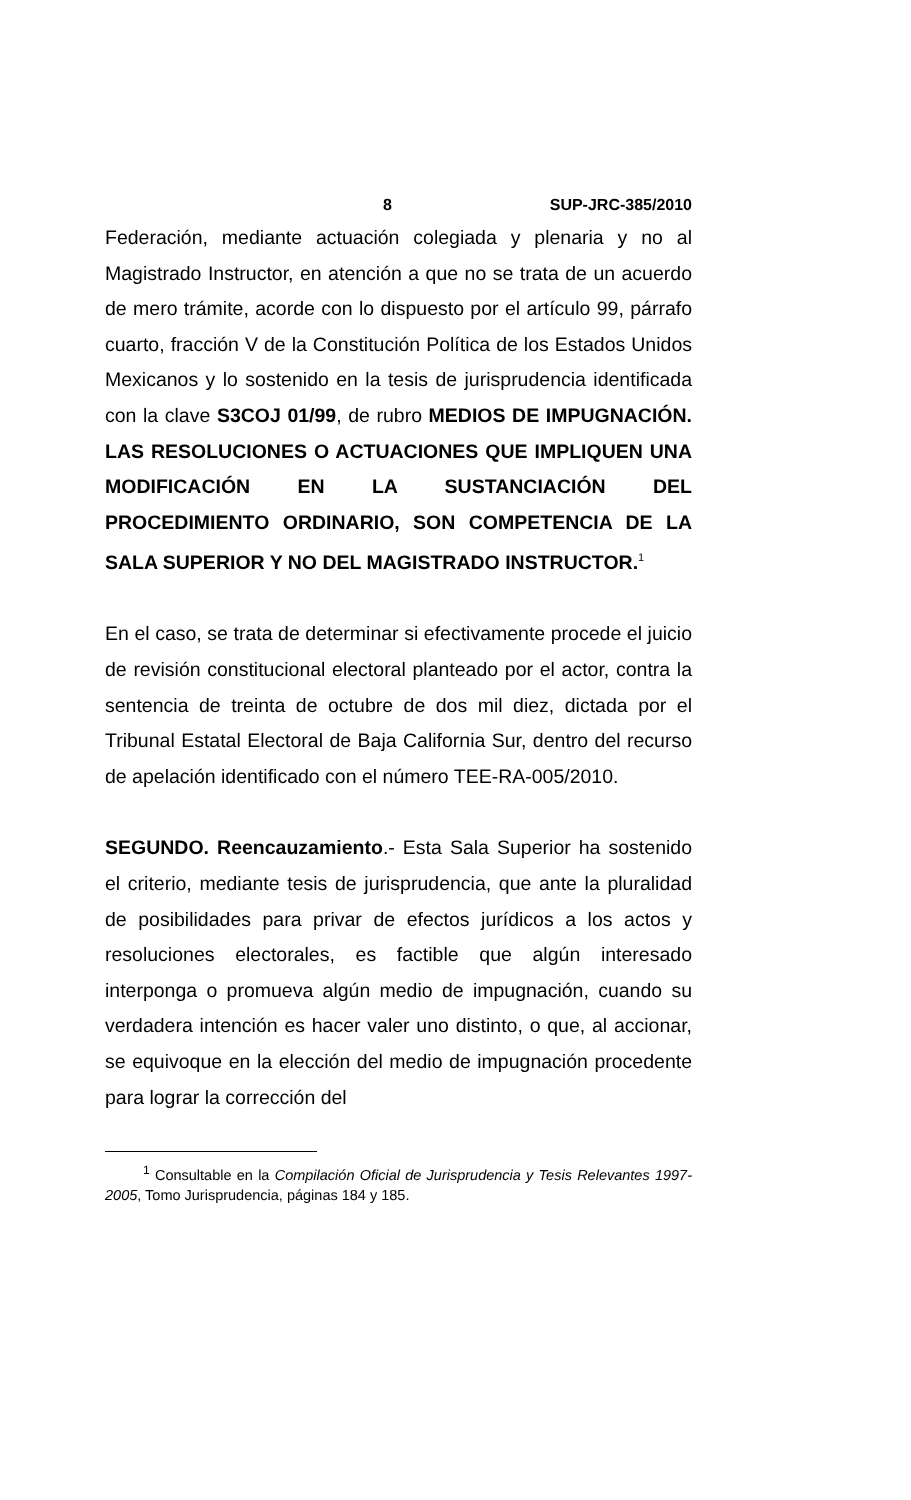8 SUP-JRC-385/2010
Federación, mediante actuación colegiada y plenaria y no al Magistrado Instructor, en atención a que no se trata de un acuerdo de mero trámite, acorde con lo dispuesto por el artículo 99, párrafo cuarto, fracción V de la Constitución Política de los Estados Unidos Mexicanos y lo sostenido en la tesis de jurisprudencia identificada con la clave S3COJ 01/99, de rubro MEDIOS DE IMPUGNACIÓN. LAS RESOLUCIONES O ACTUACIONES QUE IMPLIQUEN UNA MODIFICACIÓN EN LA SUSTANCIACIÓN DEL PROCEDIMIENTO ORDINARIO, SON COMPETENCIA DE LA SALA SUPERIOR Y NO DEL MAGISTRADO INSTRUCTOR.<sup>1</sup>
En el caso, se trata de determinar si efectivamente procede el juicio de revisión constitucional electoral planteado por el actor, contra la sentencia de treinta de octubre de dos mil diez, dictada por el Tribunal Estatal Electoral de Baja California Sur, dentro del recurso de apelación identificado con el número TEE-RA-005/2010.
SEGUNDO. Reencauzamiento.- Esta Sala Superior ha sostenido el criterio, mediante tesis de jurisprudencia, que ante la pluralidad de posibilidades para privar de efectos jurídicos a los actos y resoluciones electorales, es factible que algún interesado interponga o promueva algún medio de impugnación, cuando su verdadera intención es hacer valer uno distinto, o que, al accionar, se equivoque en la elección del medio de impugnación procedente para lograr la corrección del
<sup>1</sup> Consultable en la Compilación Oficial de Jurisprudencia y Tesis Relevantes 1997-2005, Tomo Jurisprudencia, páginas 184 y 185.